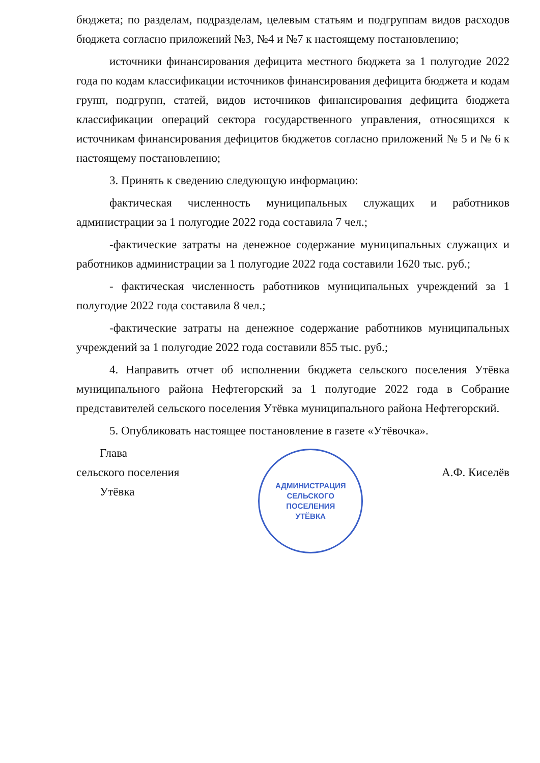бюджета; по разделам, подразделам, целевым статьям и подгруппам видов расходов бюджета согласно приложений №3, №4 и №7 к настоящему постановлению;
источники финансирования дефицита местного бюджета за 1 полугодие 2022 года по кодам классификации источников финансирования дефицита бюджета и кодам групп, подгрупп, статей, видов источников финансирования дефицита бюджета классификации операций сектора государственного управления, относящихся к источникам финансирования дефицитов бюджетов согласно приложений № 5 и № 6 к настоящему постановлению;
3. Принять к сведению следующую информацию:
фактическая численность муниципальных служащих и работников администрации за 1 полугодие 2022 года составила 7 чел.;
-фактические затраты на денежное содержание муниципальных служащих и работников администрации за 1 полугодие 2022 года составили 1620 тыс. руб.;
- фактическая численность работников муниципальных учреждений за 1 полугодие 2022 года составила 8 чел.;
-фактические затраты на денежное содержание работников муниципальных учреждений за 1 полугодие 2022 года составили 855 тыс. руб.;
4. Направить отчет об исполнении бюджета сельского поселения Утёвка муниципального района Нефтегорский за 1 полугодие 2022 года в Собрание представителей сельского поселения Утёвка муниципального района Нефтегорский.
5. Опубликовать настоящее постановление в газете «Утёвочка».
Глава
сельского поселения
Утёвка
АДМИНИСТРАЦИЯ
СЕЛЬСКОГО
ПОСЕЛЕНИЯ
УТЁВКА
А.Ф. Киселёв